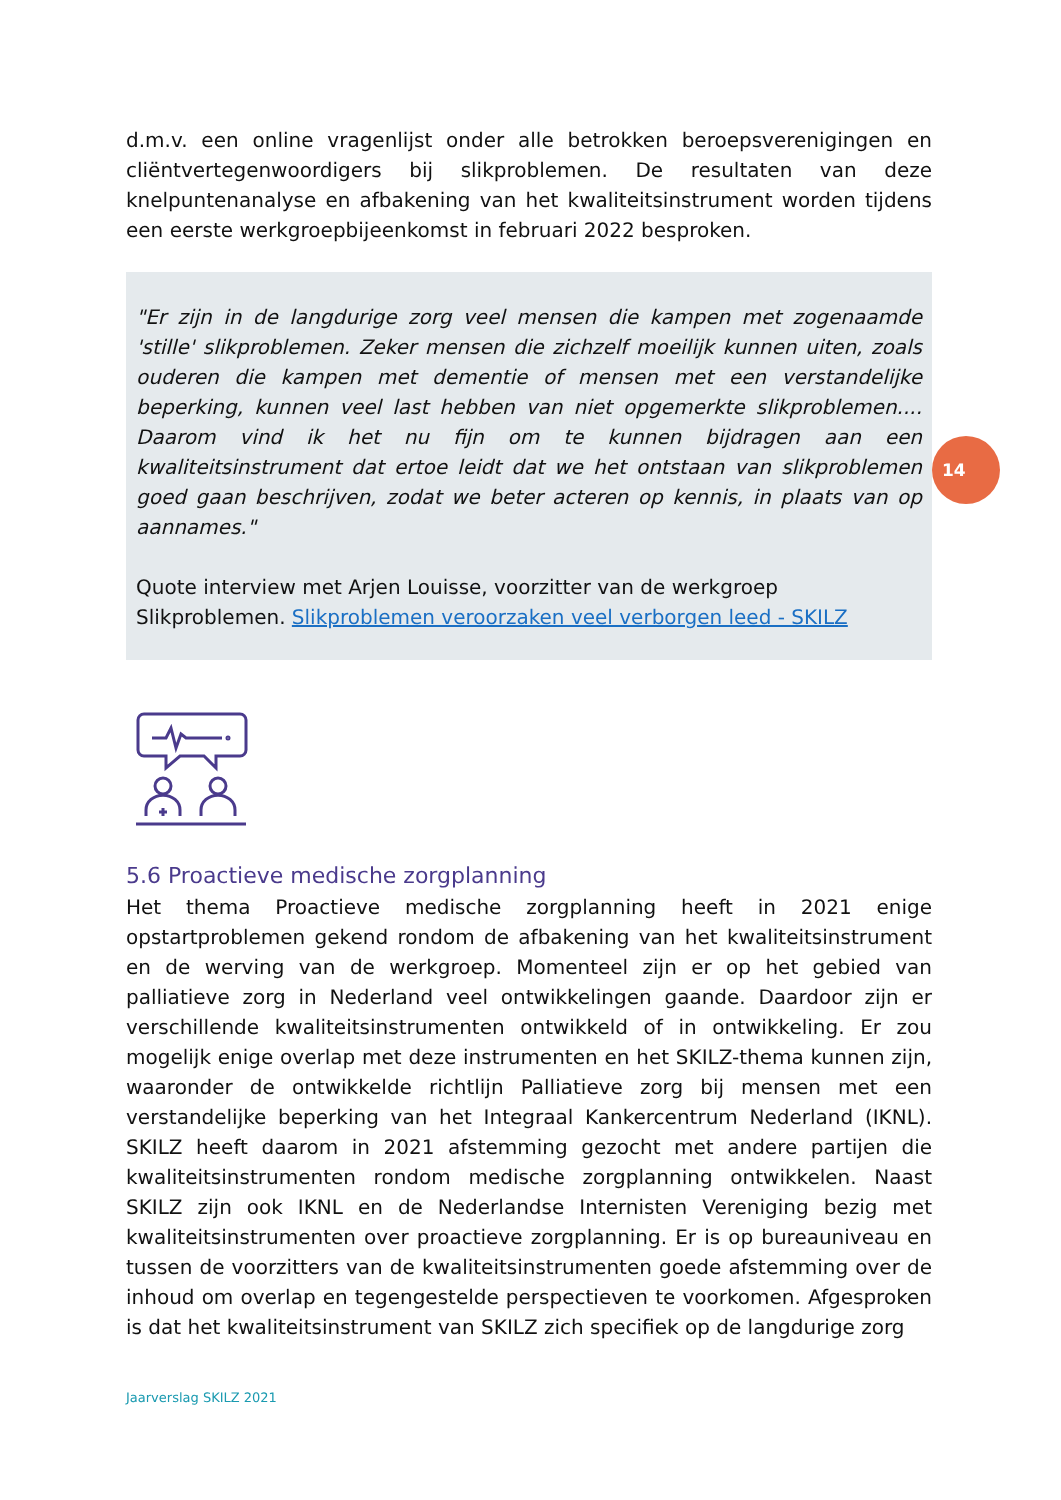d.m.v. een online vragenlijst onder alle betrokken beroepsverenigingen en cliëntvertegenwoordigers bij slikproblemen. De resultaten van deze knelpuntenanalyse en afbakening van het kwaliteitsinstrument worden tijdens een eerste werkgroepbijeenkomst in februari 2022 besproken.
"Er zijn in de langdurige zorg veel mensen die kampen met zogenaamde 'stille' slikproblemen. Zeker mensen die zichzelf moeilijk kunnen uiten, zoals ouderen die kampen met dementie of mensen met een verstandelijke beperking, kunnen veel last hebben van niet opgemerkte slikproblemen.... Daarom vind ik het nu fijn om te kunnen bijdragen aan een kwaliteitsinstrument dat ertoe leidt dat we het ontstaan van slikproblemen goed gaan beschrijven, zodat we beter acteren op kennis, in plaats van op aannames."
Quote interview met Arjen Louisse, voorzitter van de werkgroep Slikproblemen. Slikproblemen veroorzaken veel verborgen leed - SKILZ
5.6 Proactieve medische zorgplanning
Het thema Proactieve medische zorgplanning heeft in 2021 enige opstartproblemen gekend rondom de afbakening van het kwaliteitsinstrument en de werving van de werkgroep. Momenteel zijn er op het gebied van palliatieve zorg in Nederland veel ontwikkelingen gaande. Daardoor zijn er verschillende kwaliteitsinstrumenten ontwikkeld of in ontwikkeling. Er zou mogelijk enige overlap met deze instrumenten en het SKILZ-thema kunnen zijn, waaronder de ontwikkelde richtlijn Palliatieve zorg bij mensen met een verstandelijke beperking van het Integraal Kankercentrum Nederland (IKNL). SKILZ heeft daarom in 2021 afstemming gezocht met andere partijen die kwaliteitsinstrumenten rondom medische zorgplanning ontwikkelen. Naast SKILZ zijn ook IKNL en de Nederlandse Internisten Vereniging bezig met kwaliteitsinstrumenten over proactieve zorgplanning. Er is op bureauniveau en tussen de voorzitters van de kwaliteitsinstrumenten goede afstemming over de inhoud om overlap en tegengestelde perspectieven te voorkomen. Afgesproken is dat het kwaliteitsinstrument van SKILZ zich specifiek op de langdurige zorg
14
Jaarverslag SKILZ 2021